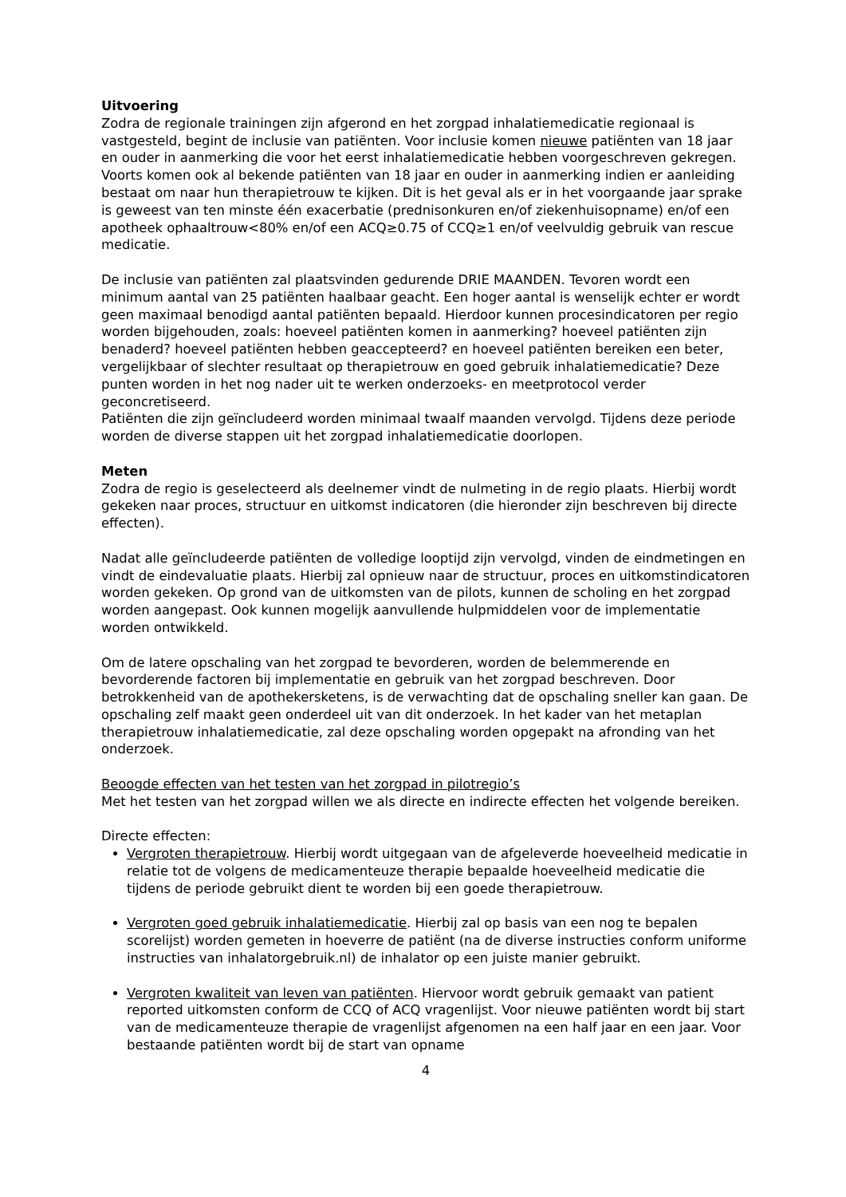Uitvoering
Zodra de regionale trainingen zijn afgerond en het zorgpad inhalatiemedicatie regionaal is vastgesteld, begint de inclusie van patiënten. Voor inclusie komen nieuwe patiënten van 18 jaar en ouder in aanmerking die voor het eerst inhalatiemedicatie hebben voorgeschreven gekregen. Voorts komen ook al bekende patiënten van 18 jaar en ouder in aanmerking indien er aanleiding bestaat om naar hun therapietrouw te kijken. Dit is het geval als er in het voorgaande jaar sprake is geweest van ten minste één exacerbatie (prednisonkuren en/of ziekenhuisopname) en/of een apotheek ophaaltrouw<80% en/of een ACQ≥0.75 of CCQ≥1 en/of veelvuldig gebruik van rescue medicatie.
De inclusie van patiënten zal plaatsvinden gedurende DRIE MAANDEN. Tevoren wordt een minimum aantal van 25 patiënten haalbaar geacht. Een hoger aantal is wenselijk echter er wordt geen maximaal benodigd aantal patiënten bepaald. Hierdoor kunnen procesindicatoren per regio worden bijgehouden, zoals: hoeveel patiënten komen in aanmerking? hoeveel patiënten zijn benaderd? hoeveel patiënten hebben geaccepteerd? en hoeveel patiënten bereiken een beter, vergelijkbaar of slechter resultaat op therapietrouw en goed gebruik inhalatiemedicatie? Deze punten worden in het nog nader uit te werken onderzoeks- en meetprotocol verder geconcretiseerd.
Patiënten die zijn geïncludeerd worden minimaal twaalf maanden vervolgd. Tijdens deze periode worden de diverse stappen uit het zorgpad inhalatiemedicatie doorlopen.
Meten
Zodra de regio is geselecteerd als deelnemer vindt de nulmeting in de regio plaats. Hierbij wordt gekeken naar proces, structuur en uitkomst indicatoren (die hieronder zijn beschreven bij directe effecten).
Nadat alle geïncludeerde patiënten de volledige looptijd zijn vervolgd, vinden de eindmetingen en vindt de eindevaluatie plaats. Hierbij zal opnieuw naar de structuur, proces en uitkomstindicatoren worden gekeken. Op grond van de uitkomsten van de pilots, kunnen de scholing en het zorgpad worden aangepast. Ook kunnen mogelijk aanvullende hulpmiddelen voor de implementatie worden ontwikkeld.
Om de latere opschaling van het zorgpad te bevorderen, worden de belemmerende en bevorderende factoren bij implementatie en gebruik van het zorgpad beschreven. Door betrokkenheid van de apothekersketens, is de verwachting dat de opschaling sneller kan gaan. De opschaling zelf maakt geen onderdeel uit van dit onderzoek. In het kader van het metaplan therapietrouw inhalatiemedicatie, zal deze opschaling worden opgepakt na afronding van het onderzoek.
Beoogde effecten van het testen van het zorgpad in pilotregio’s
Met het testen van het zorgpad willen we als directe en indirecte effecten het volgende bereiken.
Directe effecten:
Vergroten therapietrouw. Hierbij wordt uitgegaan van de afgeleverde hoeveelheid medicatie in relatie tot de volgens de medicamenteuze therapie bepaalde hoeveelheid medicatie die tijdens de periode gebruikt dient te worden bij een goede therapietrouw.
Vergroten goed gebruik inhalatiemedicatie. Hierbij zal op basis van een nog te bepalen scorelijst) worden gemeten in hoeverre de patiënt (na de diverse instructies conform uniforme instructies van inhalatorgebruik.nl) de inhalator op een juiste manier gebruikt.
Vergroten kwaliteit van leven van patiënten. Hiervoor wordt gebruik gemaakt van patient reported uitkomsten conform de CCQ of ACQ vragenlijst. Voor nieuwe patiënten wordt bij start van de medicamenteuze therapie de vragenlijst afgenomen na een half jaar en een jaar. Voor bestaande patiënten wordt bij de start van opname
4